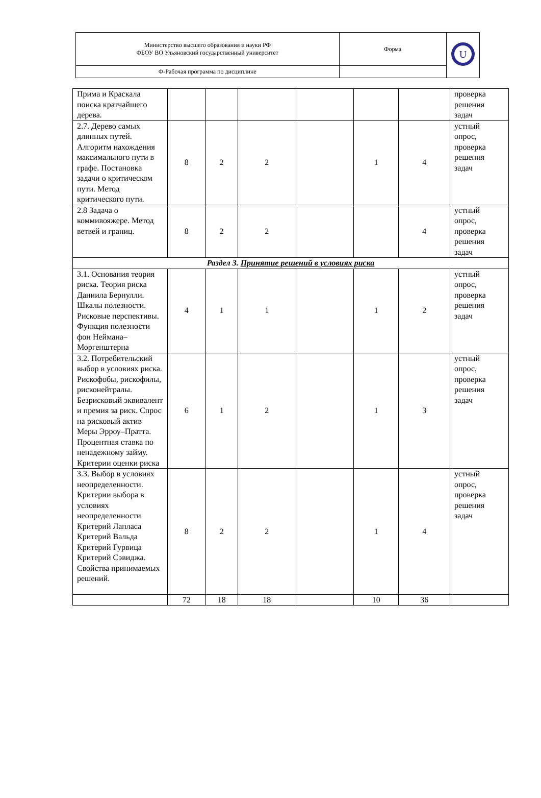| Министерство высшего образования и науки РФ ФБОУ ВО Ульяновский государственный университет | Форма | U |
| Ф-Рабочая программа по дисциплине | | |
| Прима и Краскала поиска кратчайшего дерева. | | | | | | | проверка решения задач |
| 2.7. Дерево самых длинных путей. Алгоритм нахождения максимального пути в графе. Постановка задачи о критическом пути. Метод критического пути. | 8 | 2 | 2 | | 1 | 4 | устный опрос, проверка решения задач |
| 2.8 Задача о коммивояжере. Метод ветвей и границ. | 8 | 2 | 2 | | | 4 | устный опрос, проверка решения задач |
| Раздел 3. Принятие решений в условиях риска | | | | | | | |
| 3.1. Основания теория риска. Теория риска Даниила Бернулли. Шкалы полезности. Рисковые перспективы. Функция полезности фон Неймана–Моргенштерна | 4 | 1 | 1 | | 1 | 2 | устный опрос, проверка решения задач |
| 3.2. Потребительский выбор в условиях риска. Рискофобы, рискофилы, рисконейтралы. Безрисковый эквивалент и премия за риск. Спрос на рисковый актив Меры Эрроу–Пратта. Процентная ставка по ненадежному займу. Критерии оценки риска | 6 | 1 | 2 | | 1 | 3 | устный опрос, проверка решения задач |
| 3.3. Выбор в условиях неопределенности. Критерии выбора в условиях неопределенности Критерий Лапласа Критерий Вальда Критерий Гурвица Критерий Сэвиджа. Свойства принимаемых решений. | 8 | 2 | 2 | | 1 | 4 | устный опрос, проверка решения задач |
| | 72 | 18 | 18 | | 10 | 36 | |